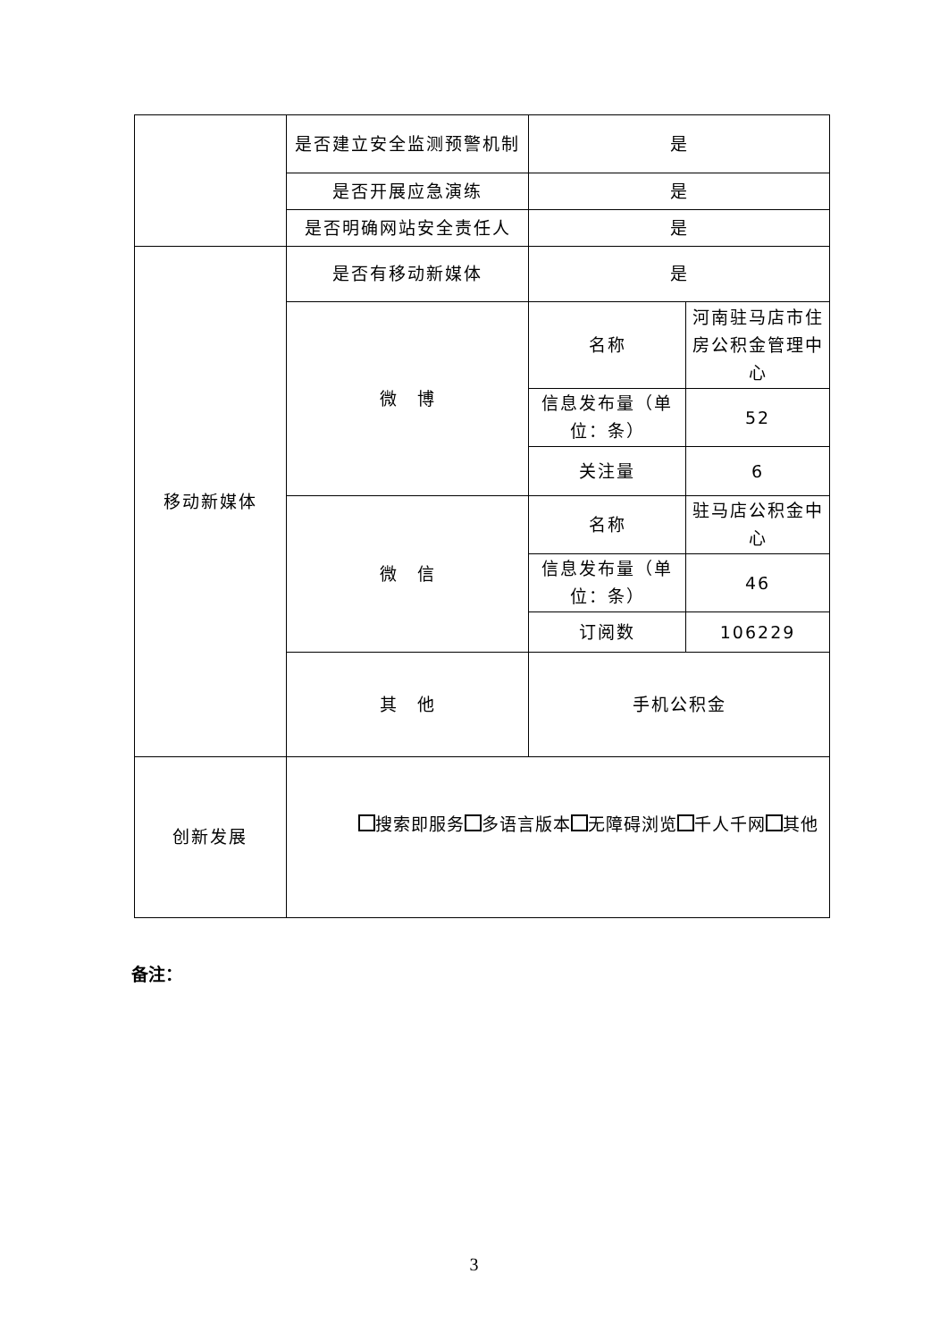| | 是否建立安全监测预警机制 | 是 | |
| | 是否开展应急演练 | 是 | |
| | 是否明确网站安全责任人 | 是 | |
| 移动新媒体 | 是否有移动新媒体 | 是 | |
| | 微 博 | 名称 | 河南驻马店市住房公积金管理中心 |
| | | 信息发布量（单位：条） | 52 |
| | | 关注量 | 6 |
| | 微 信 | 名称 | 驻马店公积金中心 |
| | | 信息发布量（单位：条） | 46 |
| | | 订阅数 | 106229 |
| | 其 他 | 手机公积金 | |
| 创新发展 | 搜索即服务 多语言版本 无障碍浏览 千人千网 其他 | | |
备注：
3